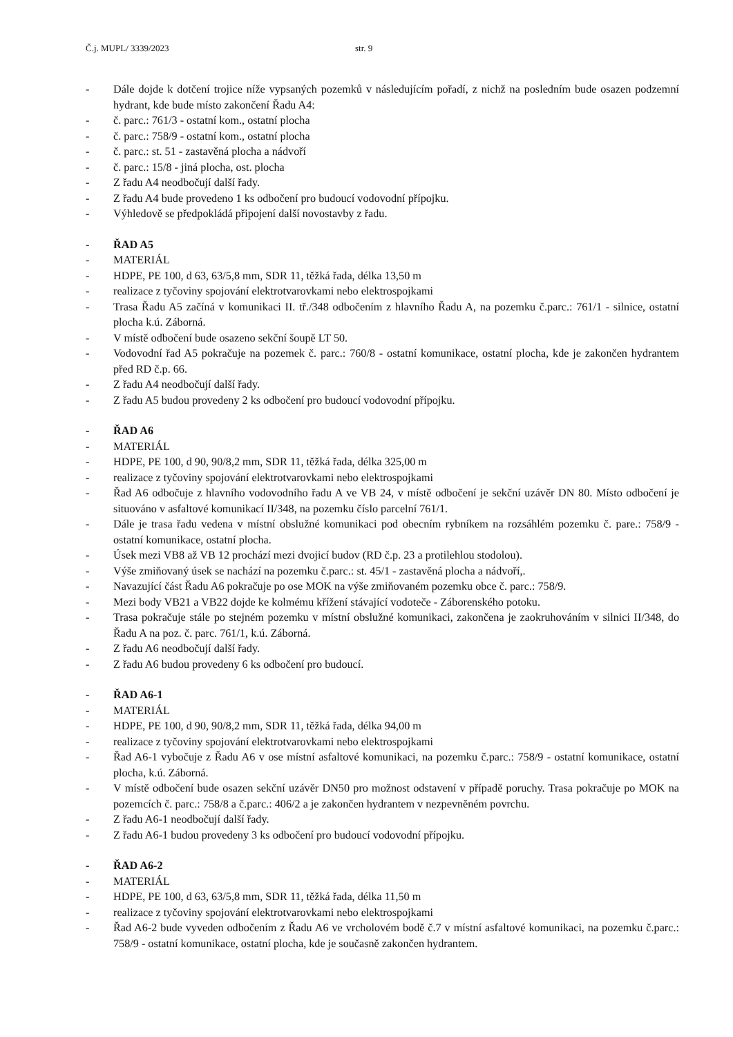Č.j. MUPL/ 3339/2023 str. 9
- Dále dojde k dotčení trojice níže vypsaných pozemků v následujícím pořadí, z nichž na posledním bude osazen podzemní hydrant, kde bude místo zakončení Řadu A4:
- č. parc.: 761/3 - ostatní kom., ostatní plocha
- č. parc.: 758/9 - ostatní kom., ostatní plocha
- č. parc.: st. 51 - zastavěná plocha a nádvoří
- č. parc.: 15/8 - jiná plocha, ost. plocha
- Z řadu A4 neodbočují další řady.
- Z řadu A4 bude provedeno 1 ks odbočení pro budoucí vodovodní přípojku.
- Výhledově se předpokládá připojení další novostavby z řadu.
- ŘAD A5
- MATERIÁL
- HDPE, PE 100, d 63, 63/5,8 mm, SDR 11, těžká řada, délka 13,50 m
- realizace z tyčoviny spojování elektrotvarovkami nebo elektrospojkami
- Trasa Řadu A5 začíná v komunikaci II. tř./348 odbočením z hlavního Řadu A, na pozemku č.parc.: 761/1 - silnice, ostatní plocha k.ú. Záborná.
- V místě odbočení bude osazeno sekční šoupě LT 50.
- Vodovodní řad A5 pokračuje na pozemek č. parc.: 760/8 - ostatní komunikace, ostatní plocha, kde je zakončen hydrantem před RD č.p. 66.
- Z řadu A4 neodbočují další řady.
- Z řadu A5 budou provedeny 2 ks odbočení pro budoucí vodovodní přípojku.
- ŘAD A6
- MATERIÁL
- HDPE, PE 100, d 90, 90/8,2 mm, SDR 11, těžká řada, délka 325,00 m
- realizace z tyčoviny spojování elektrotvarovkami nebo elektrospojkami
- Řad A6 odbočuje z hlavního vodovodního řadu A ve VB 24, v místě odbočení je sekční uzávěr DN 80. Místo odbočení je situováno v asfaltové komunikací II/348, na pozemku číslo parcelní 761/1.
- Dále je trasa řadu vedena v místní obslužné komunikaci pod obecním rybníkem na rozsáhlém pozemku č. pare.: 758/9 - ostatní komunikace, ostatní plocha.
- Úsek mezi VB8 až VB 12 prochází mezi dvojicí budov (RD č.p. 23 a protilehlou stodolou).
- Výše zmiňovaný úsek se nachází na pozemku č.parc.: st. 45/1 - zastavěná plocha a nádvoří,.
- Navazující část Řadu A6 pokračuje po ose MOK na výše zmiňovaném pozemku obce č. parc.: 758/9.
- Mezi body VB21 a VB22 dojde ke kolmému křížení stávající vodoteče - Záborenského potoku.
- Trasa pokračuje stále po stejném pozemku v místní obslužné komunikaci, zakončena je zaokruhováním v silnici II/348, do Řadu A na poz. č. parc. 761/1, k.ú. Záborná.
- Z řadu A6 neodbočují další řady.
- Z řadu A6 budou provedeny 6 ks odbočení pro budoucí.
- ŘAD A6-1
- MATERIÁL
- HDPE, PE 100, d 90, 90/8,2 mm, SDR 11, těžká řada, délka 94,00 m
- realizace z tyčoviny spojování elektrotvarovkami nebo elektrospojkami
- Řad A6-1 vybočuje z Řadu A6 v ose místní asfaltové komunikaci, na pozemku č.parc.: 758/9 - ostatní komunikace, ostatní plocha, k.ú. Záborná.
- V místě odbočení bude osazen sekční uzávěr DN50 pro možnost odstavení v případě poruchy. Trasa pokračuje po MOK na pozemcích č. parc.: 758/8 a č.parc.: 406/2 a je zakončen hydrantem v nezpevněném povrchu.
- Z řadu A6-1 neodbočují další řady.
- Z řadu A6-1 budou provedeny 3 ks odbočení pro budoucí vodovodní přípojku.
- ŘAD A6-2
- MATERIÁL
- HDPE, PE 100, d 63, 63/5,8 mm, SDR 11, těžká řada, délka 11,50 m
- realizace z tyčoviny spojování elektrotvarovkami nebo elektrospojkami
- Řad A6-2 bude vyveden odbočením z Řadu A6 ve vrcholovém bodě č.7 v místní asfaltové komunikaci, na pozemku č.parc.: 758/9 - ostatní komunikace, ostatní plocha, kde je současně zakončen hydrantem.